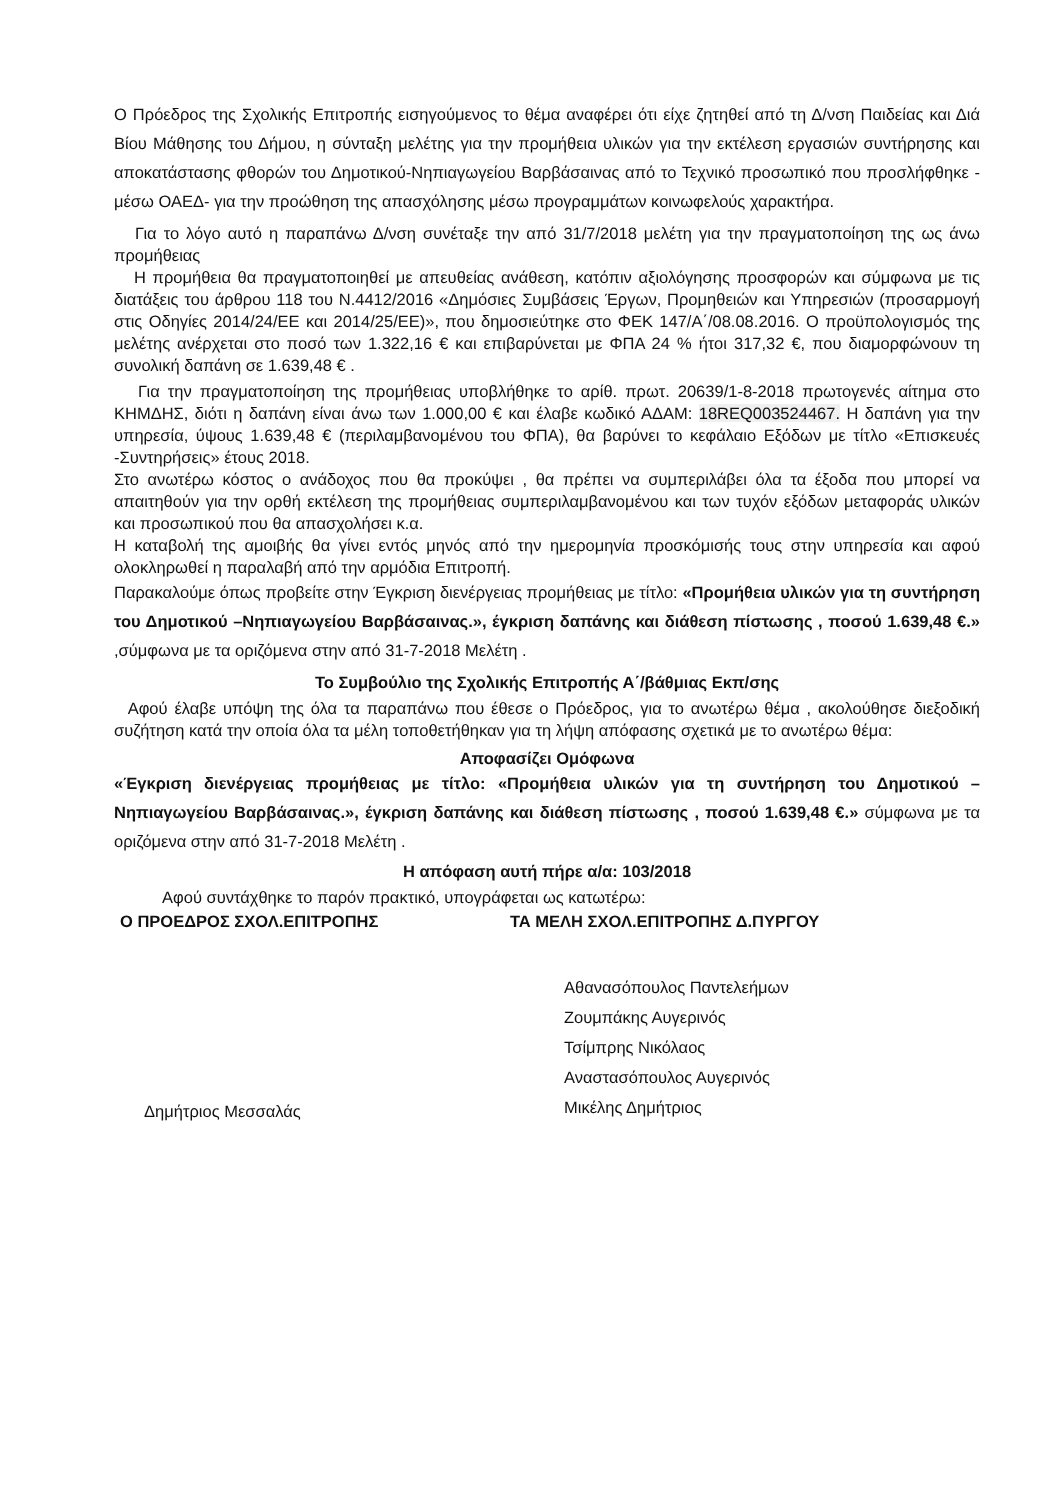Ο Πρόεδρος της Σχολικής Επιτροπής εισηγούμενος το θέμα αναφέρει ότι είχε ζητηθεί από τη Δ/νση Παιδείας και Διά Βίου Μάθησης του Δήμου, η σύνταξη μελέτης για την προμήθεια υλικών για την εκτέλεση εργασιών συντήρησης και αποκατάστασης φθορών του Δημοτικού-Νηπιαγωγείου Βαρβάσαινας από το Τεχνικό προσωπικό που προσλήφθηκε - μέσω ΟΑΕΔ- για την προώθηση της απασχόλησης μέσω προγραμμάτων κοινωφελούς χαρακτήρα.
Για το λόγο αυτό η παραπάνω Δ/νση συνέταξε την από 31/7/2018 μελέτη για την πραγματοποίηση της ως άνω προμήθειας
Η προμήθεια θα πραγματοποιηθεί με απευθείας ανάθεση, κατόπιν αξιολόγησης προσφορών και σύμφωνα με τις διατάξεις του άρθρου 118 του Ν.4412/2016 «Δημόσιες Συμβάσεις Έργων, Προμηθειών και Υπηρεσιών (προσαρμογή στις Οδηγίες 2014/24/ΕΕ και 2014/25/ΕΕ)», που δημοσιεύτηκε στο ΦΕΚ 147/Α΄/08.08.2016. Ο προϋπολογισμός της μελέτης ανέρχεται στο ποσό των 1.322,16 € και επιβαρύνεται με ΦΠΑ 24 % ήτοι 317,32 €, που διαμορφώνουν τη συνολική δαπάνη σε 1.639,48 € .
Για την πραγματοποίηση της προμήθειας υποβλήθηκε το αρίθ. πρωτ. 20639/1-8-2018 πρωτογενές αίτημα στο ΚΗΜΔΗΣ, διότι η δαπάνη είναι άνω των 1.000,00 € και έλαβε κωδικό ΑΔΑΜ: 18REQ003524467. Η δαπάνη για την υπηρεσία, ύψους 1.639,48 € (περιλαμβανομένου του ΦΠΑ), θα βαρύνει το κεφάλαιο Εξόδων με τίτλο «Επισκευές -Συντηρήσεις» έτους 2018.
Στο ανωτέρω κόστος ο ανάδοχος που θα προκύψει , θα πρέπει να συμπεριλάβει όλα τα έξοδα που μπορεί να απαιτηθούν για την ορθή εκτέλεση της προμήθειας συμπεριλαμβανομένου και των τυχόν εξόδων μεταφοράς υλικών και προσωπικού που θα απασχολήσει κ.α.
Η καταβολή της αμοιβής θα γίνει εντός μηνός από την ημερομηνία προσκόμισής τους στην υπηρεσία και αφού ολοκληρωθεί η παραλαβή από την αρμόδια Επιτροπή.
Παρακαλούμε όπως προβείτε στην Έγκριση διενέργειας προμήθειας με τίτλο: «Προμήθεια υλικών για τη συντήρηση του Δημοτικού –Νηπιαγωγείου Βαρβάσαινας.», έγκριση δαπάνης και διάθεση πίστωσης , ποσού 1.639,48 €.» ,σύμφωνα με τα οριζόμενα στην από 31-7-2018 Μελέτη .
Το Συμβούλιο της Σχολικής Επιτροπής Α΄/βάθμιας Εκπ/σης
Αφού έλαβε υπόψη της όλα τα παραπάνω που έθεσε ο Πρόεδρος, για το ανωτέρω θέμα , ακολούθησε διεξοδική συζήτηση κατά την οποία όλα τα μέλη τοποθετήθηκαν για τη λήψη απόφασης σχετικά με το ανωτέρω θέμα:
Αποφασίζει Ομόφωνα
«Έγκριση διενέργειας προμήθειας με τίτλο: «Προμήθεια υλικών για τη συντήρηση του Δημοτικού –Νηπιαγωγείου Βαρβάσαινας.», έγκριση δαπάνης και διάθεση πίστωσης , ποσού 1.639,48 €.» σύμφωνα με τα οριζόμενα στην από 31-7-2018 Μελέτη .
Η απόφαση αυτή πήρε α/α: 103/2018
Αφού συντάχθηκε το παρόν πρακτικό, υπογράφεται ως κατωτέρω:
Ο ΠΡΟΕΔΡΟΣ ΣΧΟΛ.ΕΠΙΤΡΟΠΗΣ ΤΑ ΜΕΛΗ ΣΧΟΛ.ΕΠΙΤΡΟΠΗΣ Δ.ΠΥΡΓΟΥ
Δημήτριος Μεσσαλάς
Αθανασόπουλος Παντελεήμων
Ζουμπάκης Αυγερινός
Τσίμπρης Νικόλαος
Αναστασόπουλος Αυγερινός
Μικέλης Δημήτριος